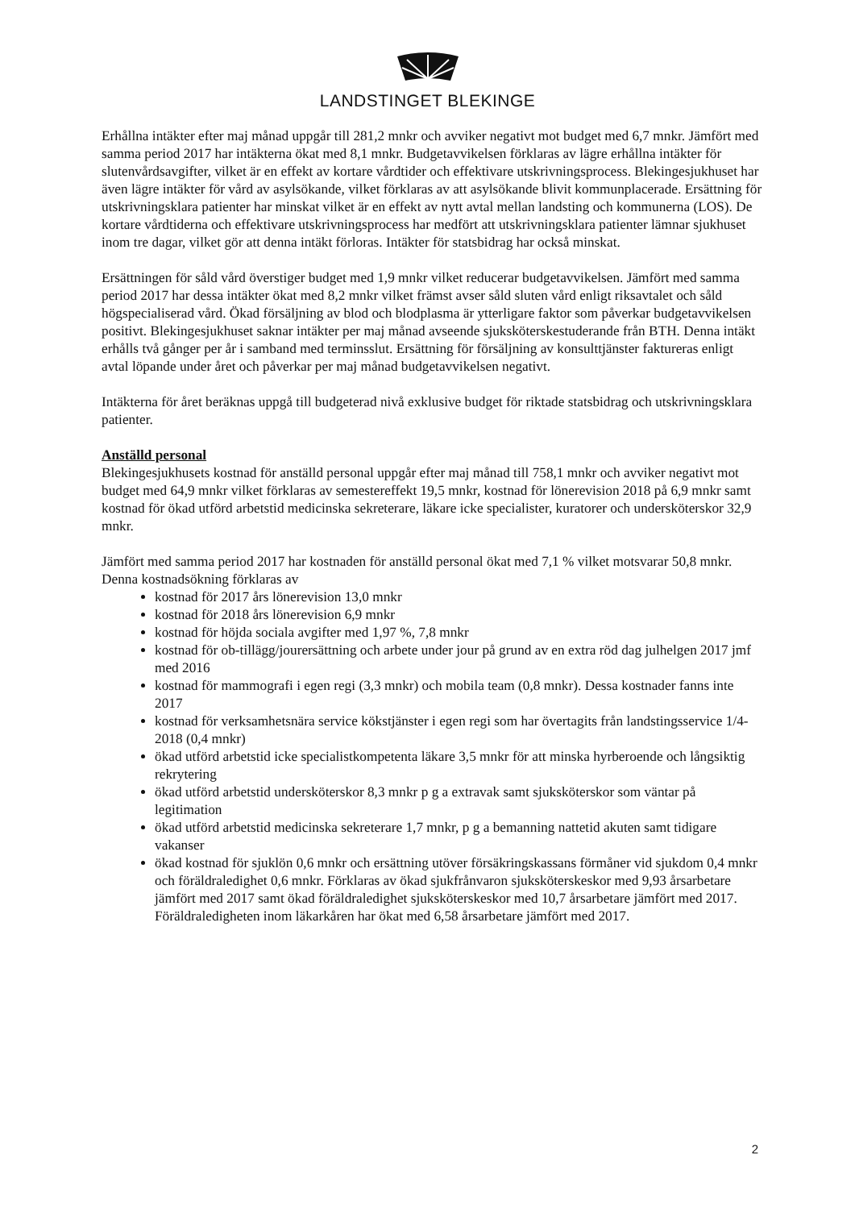LANDSTINGET BLEKINGE
Erhållna intäkter efter maj månad uppgår till 281,2 mnkr och avviker negativt mot budget med 6,7 mnkr. Jämfört med samma period 2017 har intäkterna ökat med 8,1 mnkr. Budgetavvikelsen förklaras av lägre erhållna intäkter för slutenvårdsavgifter, vilket är en effekt av kortare vårdtider och effektivare utskrivningsprocess. Blekingesjukhuset har även lägre intäkter för vård av asylsökande, vilket förklaras av att asylsökande blivit kommunplacerade. Ersättning för utskrivningsklara patienter har minskat vilket är en effekt av nytt avtal mellan landsting och kommunerna (LOS). De kortare vårdtiderna och effektivare utskrivningsprocess har medfört att utskrivningsklara patienter lämnar sjukhuset inom tre dagar, vilket gör att denna intäkt förloras. Intäkter för statsbidrag har också minskat.
Ersättningen för såld vård överstiger budget med 1,9 mnkr vilket reducerar budgetavvikelsen. Jämfört med samma period 2017 har dessa intäkter ökat med 8,2 mnkr vilket främst avser såld sluten vård enligt riksavtalet och såld högspecialiserad vård. Ökad försäljning av blod och blodplasma är ytterligare faktor som påverkar budgetavvikelsen positivt. Blekingesjukhuset saknar intäkter per maj månad avseende sjuksköterskestuderande från BTH. Denna intäkt erhålls två gånger per år i samband med terminsslut. Ersättning för försäljning av konsulttjänster faktureras enligt avtal löpande under året och påverkar per maj månad budgetavvikelsen negativt.
Intäkterna för året beräknas uppgå till budgeterad nivå exklusive budget för riktade statsbidrag och utskrivningsklara patienter.
Anställd personal
Blekingesjukhusets kostnad för anställd personal uppgår efter maj månad till 758,1 mnkr och avviker negativt mot budget med 64,9 mnkr vilket förklaras av semestereffekt 19,5 mnkr, kostnad för lönerevision 2018 på 6,9 mnkr samt kostnad för ökad utförd arbetstid medicinska sekreterare, läkare icke specialister, kuratorer och undersköterskor 32,9 mnkr.
Jämfört med samma period 2017 har kostnaden för anställd personal ökat med 7,1 % vilket motsvarar 50,8 mnkr. Denna kostnadsökning förklaras av
kostnad för 2017 års lönerevision 13,0 mnkr
kostnad för 2018 års lönerevision 6,9 mnkr
kostnad för höjda sociala avgifter med 1,97 %, 7,8 mnkr
kostnad för ob-tillägg/jourersättning och arbete under jour på grund av en extra röd dag julhelgen 2017 jmf med 2016
kostnad för mammografi i egen regi (3,3 mnkr) och mobila team (0,8 mnkr). Dessa kostnader fanns inte 2017
kostnad för verksamhetsnära service kökstjänster i egen regi som har övertagits från landstingsservice 1/4-2018 (0,4 mnkr)
ökad utförd arbetstid icke specialistkompetenta läkare 3,5 mnkr för att minska hyrberoende och långsiktig rekrytering
ökad utförd arbetstid undersköterskor 8,3 mnkr p g a extravak samt sjuksköterskor som väntar på legitimation
ökad utförd arbetstid medicinska sekreterare 1,7 mnkr, p g a bemanning nattetid akuten samt tidigare vakanser
ökad kostnad för sjuklön 0,6 mnkr och ersättning utöver försäkringskassans förmåner vid sjukdom 0,4 mnkr och föräldraledighet 0,6 mnkr. Förklaras av ökad sjukfrånvaron sjuksköterskeskor med 9,93 årsarbetare jämfört med 2017 samt ökad föräldraledighet sjuksköterskeskor med 10,7 årsarbetare jämfört med 2017. Föräldraledigheten inom läkarkåren har ökat med 6,58 årsarbetare jämfört med 2017.
2